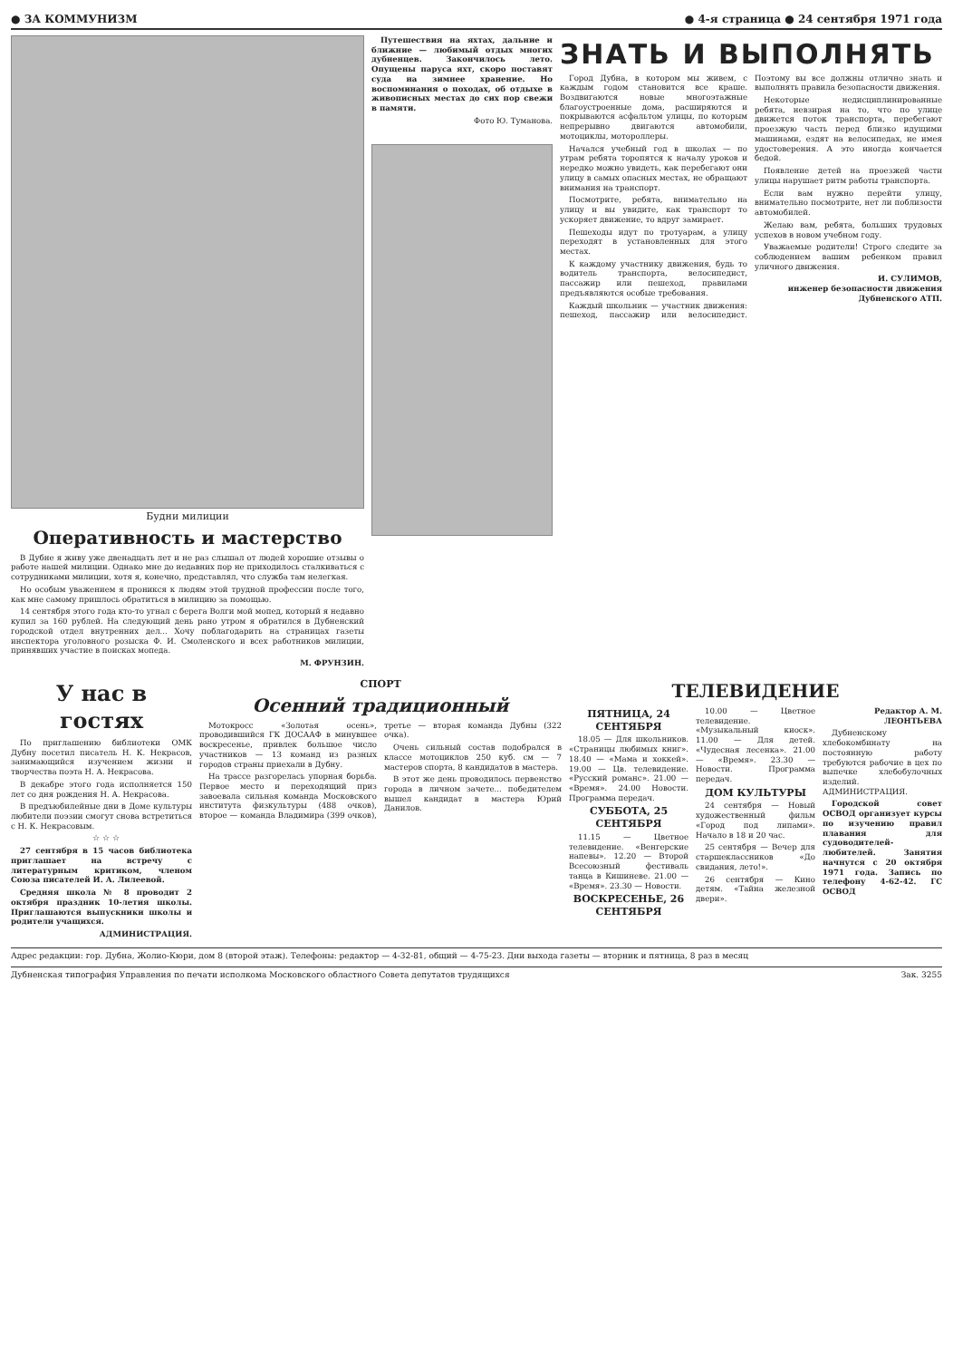● ЗА КОММУНИЗМ ● 4-я страница ● 24 сентября 1971 года
Будни милиции
Оперативность и мастерство
В Дубне я живу уже двенадцать лет и не раз слышал от людей хорошие отзывы о работе нашей милиции. Однако мне до недавних пор не приходилось сталкиваться с сотрудниками милиции, хотя я, конечно, представлял, что служба там нелегкая.
Но особым уважением я проникся к людям этой трудной профессии после того, как мне самому пришлось обратиться в милицию за помощью.
14 сентября этого года кто-то угнал с берега Волги мой мопед, который я недавно купил за 160 рублей. На следующий день рано утром я обратился в Дубненский городской отдел внутренних дел... Хочу поблагодарить на страницах газеты инспектора уголовного розыска Ф. И. Смоленского и всех работников милиции, принявших участие в поисках мопеда.
М. ФРУНЗИН.
Путешествия на яхтах, дальние и ближние — любимый отдых многих дубненцев. Закончилось лето. Опущены паруса яхт, скоро поставят суда на зимнее хранение. Но воспоминания о походах, об отдыхе в живописных местах до сих пор свежи в памяти.
Фото Ю. Туманова.
ЗНАТЬ И ВЫПОЛНЯТЬ
Город Дубна, в котором мы живем, с каждым годом становится все краше. Воздвигаются новые многоэтажные благоустроенные дома, расширяются и покрываются асфальтом улицы, по которым непрерывно двигаются автомобили, мотоциклы, мотороллеры.
Начался учебный год в школах — по утрам ребята торопятся к началу уроков и нередко можно увидеть, как перебегают они улицу в самых опасных местах, не обращают внимания на транспорт.
Посмотрите, ребята, внимательно на улицу и вы увидите, как транспорт то ускоряет движение, то вдруг замирает.
Пешеходы идут по тротуарам, а улицу переходят в установленных для этого местах.
К каждому участнику движения, будь то водитель транспорта, велосипедист, пассажир или пешеход, правилами предъявляются особые требования.
Каждый школьник — участник движения: пешеход, пассажир или велосипедист. Поэтому вы все должны отлично знать и выполнять правила безопасности движения.
Некоторые недисциплинированные ребята, невзирая на то, что по улице движется поток транспорта, перебегают проезжую часть перед близко идущими машинами, ездят на велосипедах, не имея удостоверения. А это иногда кончается бедой.
Появление детей на проезжей части улицы нарушает ритм работы транспорта.
Если вам нужно перейти улицу, внимательно посмотрите, нет ли поблизости автомобилей.
Желаю вам, ребята, больших трудовых успехов в новом учебном году.
Уважаемые родители! Строго следите за соблюдением вашим ребенком правил уличного движения.
И. СУЛИМОВ,
инженер безопасности движения Дубненского АТП.
У нас в гостях
По приглашению библиотеки ОМК Дубну посетил писатель Н. К. Некрасов, занимающийся изучением жизни и творчества поэта Н. А. Некрасова.
В декабре этого года исполняется 150 лет со дня рождения Н. А. Некрасова.
В предъюбилейные дни в Доме культуры любители поэзии смогут снова встретиться с Н. К. Некрасовым.
☆ ☆ ☆
27 сентября в 15 часов библиотека приглашает на встречу с литературным критиком, членом Союза писателей И. А. Лилеевой.
Средняя школа № 8 проводит 2 октября праздник 10-летия школы. Приглашаются выпускники школы и родители учащихся.
АДМИНИСТРАЦИЯ.
СПОРТ
Осенний традиционный
Мотокросс «Золотая осень», проводившийся ГК ДОСААФ в минувшее воскресенье, привлек большое число участников — 13 команд из разных городов страны приехали в Дубну.
На трассе разгорелась упорная борьба. Первое место и переходящий приз завоевала сильная команда Московского института физкультуры (488 очков), второе — команда Владимира (399 очков), третье — вторая команда Дубны (322 очка).
Очень сильный состав подобрался в классе мотоциклов 250 куб. см — 7 мастеров спорта, 8 кандидатов в мастера.
В этот же день проводилось первенство города в личном зачете... победителем вышел кандидат в мастера Юрий Данилов.
ТЕЛЕВИДЕНИЕ
ПЯТНИЦА, 24 СЕНТЯБРЯ
18.05 — Для школьников. «Страницы любимых книг». 18.40 — «Мама и хоккей». 19.00 — Цв. телевидение. «Русский романс». 21.00 — «Время». 24.00 Новости. Программа передач.
СУББОТА, 25 СЕНТЯБРЯ
11.15 — Цветное телевидение. «Венгерские напевы». 12.20 — Второй Всесоюзный фестиваль танца в Кишиневе. 21.00 — «Время». 23.30 — Новости.
ВОСКРЕСЕНЬЕ, 26 СЕНТЯБРЯ
10.00 — Цветное телевидение. «Музыкальный киоск». 11.00 — Для детей. «Чудесная лесенка». 21.00 — «Время». 23.30 — Новости. Программа передач.
ДОМ КУЛЬТУРЫ
24 сентября — Новый художественный фильм «Город под липами». Начало в 18 и 20 час.
25 сентября — Вечер для старшеклассников «До свидания, лето!».
26 сентября — Кино детям. «Тайна железной двери».
Редактор А. М. ЛЕОНТЬЕВА
Дубненскому хлебокомбинату на постоянную работу требуются рабочие в цех по выпечке хлебобулочных изделий. АДМИНИСТРАЦИЯ.
Городской совет ОСВОД организует курсы по изучению правил плавания для судоводителей-любителей. Занятия начнутся с 20 октября 1971 года. Запись по телефону 4-62-42. ГС ОСВОД
Адрес редакции: гор. Дубна, Жолио-Кюри, дом 8 (второй этаж). Телефоны: редактор — 4-32-81, общий — 4-75-23. Дни выхода газеты — вторник и пятница, 8 раз в месяц
Дубненская типография Управления по печати исполкома Московского областного Совета депутатов трудящихся Зак. 3255